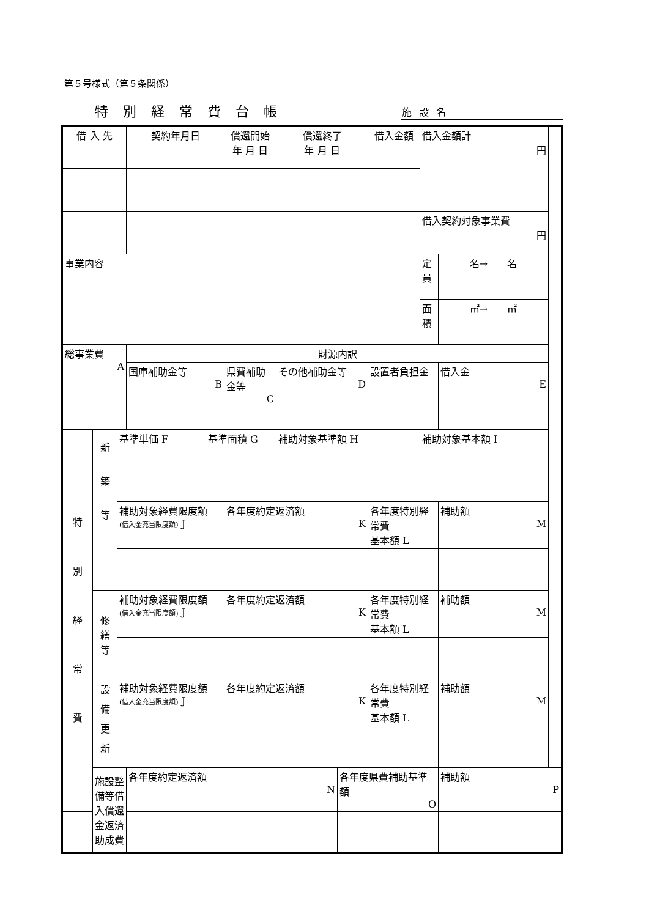第５号様式（第５条関係）
特別経常費台帳
施設名
| 借 入 先 | | | 契約年月日 | | 償還開始 年 月 日 | 償還終了 年 月 日 | | 借入金額 | 借入金額計 円 | |
| | | | | | | | | | 借入契約対象事業費 円 | |
| 事業内容 | | | | | | | | | 定 員 | 名→ 名 |
| | | | | | | | | | 面 積 | ㎡→ ㎡ |
| 総事業費 A | | | 財源内訳 | | | | | | | |
| | | | 国庫補助金等 B | | 県費補助金等 C | その他補助金等 D | | 設置者負担金 | | 借入金 E |
| 特 別 経 常 費 | 新 築 等 | 基準単価 F | | 基準面積 G | | 補助対象基準額 H | | | 補助対象基本額 I | |
| | | 補助対象経費限度額 (借入金充当限度額) J | | | 各年度約定返済額 K | | | 各年度特別経常費 基本額 L | | 補助額 M |
| | 修 繕 等 | 補助対象経費限度額 (借入金充当限度額) J | | | 各年度約定返済額 K | | | 各年度特別経常費 基本額 L | | 補助額 M |
| | 設 備 更 新 | 補助対象経費限度額 (借入金充当限度額) J | | | 各年度約定返済額 K | | | 各年度特別経常費 基本額 L | | 補助額 M |
| | 施設整備等借入償還金返済助成費 | | 各年度約定返済額 N | | | | 各年度県費補助基準額 O | | | 補助額 P |